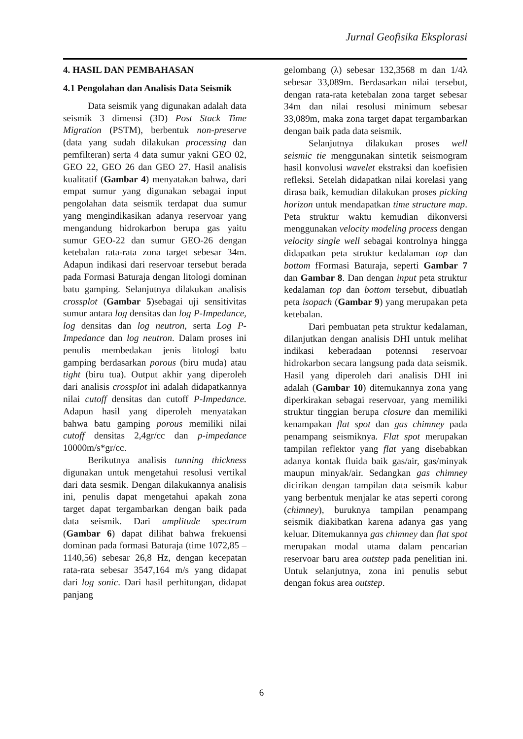Jurnal Geofisika Eksplorasi
4. HASIL DAN PEMBAHASAN
4.1 Pengolahan dan Analisis Data Seismik
Data seismik yang digunakan adalah data seismik 3 dimensi (3D) Post Stack Time Migration (PSTM), berbentuk non-preserve (data yang sudah dilakukan processing dan pemfilteran) serta 4 data sumur yakni GEO 02, GEO 22, GEO 26 dan GEO 27. Hasil analisis kualitatif (Gambar 4) menyatakan bahwa, dari empat sumur yang digunakan sebagai input pengolahan data seismik terdapat dua sumur yang mengindikasikan adanya reservoar yang mengandung hidrokarbon berupa gas yaitu sumur GEO-22 dan sumur GEO-26 dengan ketebalan rata-rata zona target sebesar 34m. Adapun indikasi dari reservoar tersebut berada pada Formasi Baturaja dengan litologi dominan batu gamping. Selanjutnya dilakukan analisis crossplot (Gambar 5)sebagai uji sensitivitas sumur antara log densitas dan log P-Impedance, log densitas dan log neutron, serta Log P-Impedance dan log neutron. Dalam proses ini penulis membedakan jenis litologi batu gamping berdasarkan porous (biru muda) atau tight (biru tua). Output akhir yang diperoleh dari analisis crossplot ini adalah didapatkannya nilai cutoff densitas dan cutoff P-Impedance. Adapun hasil yang diperoleh menyatakan bahwa batu gamping porous memiliki nilai cutoff densitas 2,4gr/cc dan p-impedance 10000m/s*gr/cc.
Berikutnya analisis tunning thickness digunakan untuk mengetahui resolusi vertikal dari data sesmik. Dengan dilakukannya analisis ini, penulis dapat mengetahui apakah zona target dapat tergambarkan dengan baik pada data seismik. Dari amplitude spectrum (Gambar 6) dapat dilihat bahwa frekuensi dominan pada formasi Baturaja (time 1072,85 – 1140,56) sebesar 26,8 Hz, dengan kecepatan rata-rata sebesar 3547,164 m/s yang didapat dari log sonic. Dari hasil perhitungan, didapat panjang
gelombang (λ) sebesar 132,3568 m dan 1/4λ sebesar 33,089m. Berdasarkan nilai tersebut, dengan rata-rata ketebalan zona target sebesar 34m dan nilai resolusi minimum sebesar 33,089m, maka zona target dapat tergambarkan dengan baik pada data seismik.
Selanjutnya dilakukan proses well seismic tie menggunakan sintetik seismogram hasil konvolusi wavelet ekstraksi dan koefisien refleksi. Setelah didapatkan nilai korelasi yang dirasa baik, kemudian dilakukan proses picking horizon untuk mendapatkan time structure map. Peta struktur waktu kemudian dikonversi menggunakan velocity modeling process dengan velocity single well sebagai kontrolnya hingga didapatkan peta struktur kedalaman top dan bottom fFormasi Baturaja, seperti Gambar 7 dan Gambar 8. Dan dengan input peta struktur kedalaman top dan bottom tersebut, dibuatlah peta isopach (Gambar 9) yang merupakan peta ketebalan.
Dari pembuatan peta struktur kedalaman, dilanjutkan dengan analisis DHI untuk melihat indikasi keberadaan potennsi reservoar hidrokarbon secara langsung pada data seismik. Hasil yang diperoleh dari analisis DHI ini adalah (Gambar 10) ditemukannya zona yang diperkirakan sebagai reservoar, yang memiliki struktur tinggian berupa closure dan memiliki kenampakan flat spot dan gas chimney pada penampang seismiknya. Flat spot merupakan tampilan reflektor yang flat yang disebabkan adanya kontak fluida baik gas/air, gas/minyak maupun minyak/air. Sedangkan gas chimney dicirikan dengan tampilan data seismik kabur yang berbentuk menjalar ke atas seperti corong (chimney), buruknya tampilan penampang seismik diakibatkan karena adanya gas yang keluar. Ditemukannya gas chimney dan flat spot merupakan modal utama dalam pencarian reservoar baru area outstep pada penelitian ini. Untuk selanjutnya, zona ini penulis sebut dengan fokus area outstep.
6